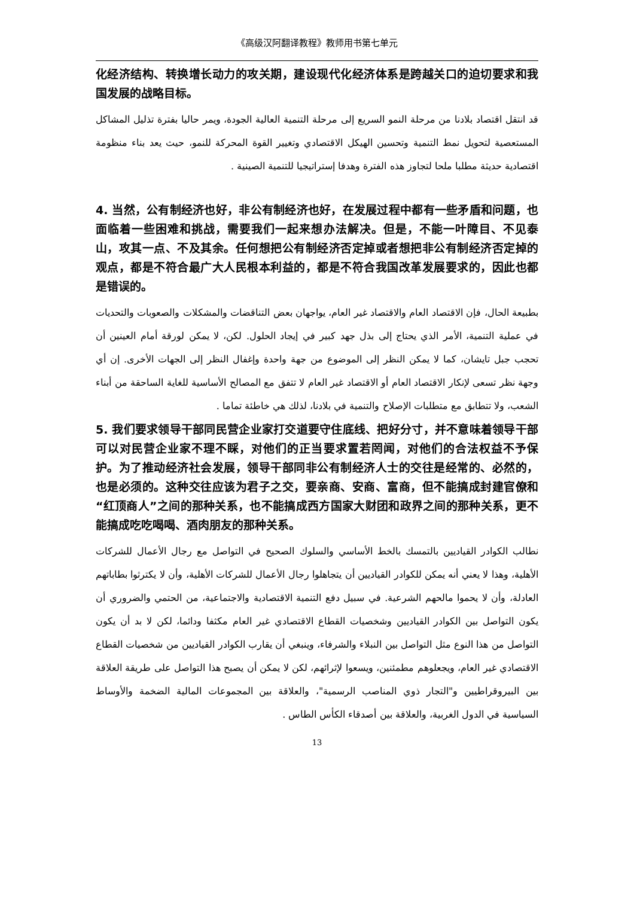《高级汉阿翻译教程》教师用书第七单元
化经济结构、转换增长动力的攻关期，建设现代化经济体系是跨越关口的迫切要求和我国发展的战略目标。
قد انتقل اقتصاد بلادنا من مرحلة النمو السريع إلى مرحلة التنمية العالية الجودة، ويمر حاليا بفترة تذليل المشاكل المستعصية لتحويل نمط التنمية وتحسين الهيكل الاقتصادي وتغيير القوة المحركة للنمو، حيث يعد بناء منظومة اقتصادية حديثة مطلبا ملحا لتجاوز هذه الفترة وهدفا إستراتيجيا للتنمية الصينية .
4. 当然，公有制经济也好，非公有制经济也好，在发展过程中都有一些矛盾和问题，也面临着一些困难和挑战，需要我们一起来想办法解决。但是，不能一叶障目、不见泰山，攻其一点、不及其余。任何想把公有制经济否定掉或者想把非公有制经济否定掉的观点，都是不符合最广大人民根本利益的，都是不符合我国改革发展要求的，因此也都是错误的。
بطبيعة الحال، فإن الاقتصاد العام والاقتصاد غير العام، يواجهان بعض التناقضات والمشكلات والصعوبات والتحديات في عملية التنمية، الأمر الذي يحتاج إلى بذل جهد كبير في إيجاد الحلول. لكن، لا يمكن لورقة أمام العينين أن تحجب جبل تايشان، كما لا يمكن النظر إلى الموضوع من جهة واحدة وإغفال النظر إلى الجهات الأخرى. إن أي وجهة نظر تسعى لإنكار الاقتصاد العام أو الاقتصاد غير العام لا تتفق مع المصالح الأساسية للغاية الساحقة من أبناء الشعب، ولا تتطابق مع متطلبات الإصلاح والتنمية في بلادنا، لذلك هي خاطئة تماما .
5. 我们要求领导干部同民营企业家打交道要守住底线、把好分寸，并不意味着领导干部可以对民营企业家不理不睬，对他们的正当要求置若罔闻，对他们的合法权益不予保护。为了推动经济社会发展，领导干部同非公有制经济人士的交往是经常的、必然的，也是必须的。这种交往应该为君子之交，要亲商、安商、富商，但不能搞成封建官僚和“红顶商人”之间的那种关系，也不能搞成西方国家大财团和政界之间的那种关系，更不能搞成吃吃喝喝、酒肉朋友的那种关系。
نطالب الكوادر القياديين بالتمسك بالخط الأساسي والسلوك الصحيح في التواصل مع رجال الأعمال للشركات الأهلية، وهذا لا يعني أنه يمكن للكوادر القياديين أن يتجاهلوا رجال الأعمال للشركات الأهلية، وأن لا يكترثوا بطاباتهم العادلة، وأن لا يحموا مالحهم الشرعية. في سبيل دفع التنمية الاقتصادية والاجتماعية، من الحتمي والضروري أن يكون التواصل بين الكوادر القياديين وشخصيات القطاع الاقتصادي غير العام مكثفا ودائما، لكن لا بد أن يكون التواصل من هذا النوع مثل التواصل بين النبلاء والشرفاء، وينبغي أن يقارب الكوادر القياديين من شخصيات القطاع الاقتصادي غير العام، ويجعلوهم مطمئنين، ويسعوا لإثرائهم، لكن لا يمكن أن يصبح هذا التواصل على طريقة العلاقة بين البيروقراطيين و"التجار ذوي المناصب الرسمية"، والعلاقة بين المجموعات المالية الضخمة والأوساط السياسية في الدول الغربية، والعلاقة بين أصدقاء الكأس الطاس .
13